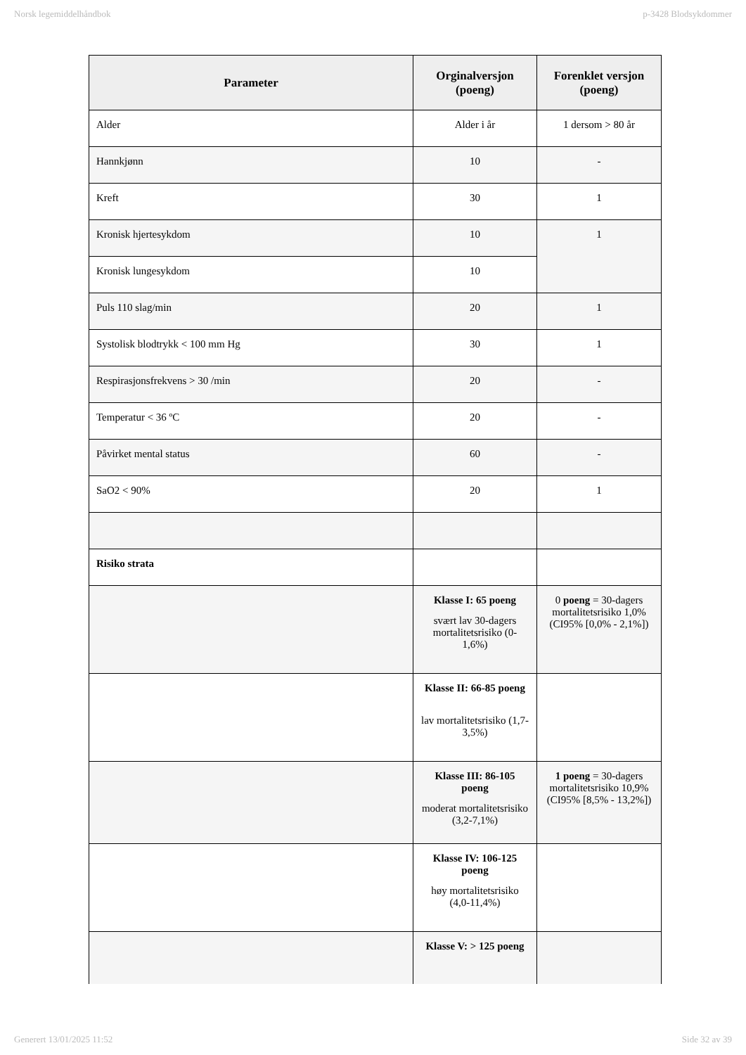Norsk legemiddelhåndbok p-3428 Blodsykdommer
| Parameter | Orginalversjon (poeng) | Forenklet versjon (poeng) |
| --- | --- | --- |
| Alder | Alder i år | 1 dersom > 80 år |
| Hannkjønn | 10 | - |
| Kreft | 30 | 1 |
| Kronisk hjertesykdom | 10 | 1 |
| Kronisk lungesykdom | 10 | |
| Puls 110 slag/min | 20 | 1 |
| Systolisk blodtrykk < 100 mm Hg | 30 | 1 |
| Respirasjonsfrekvens > 30 /min | 20 | - |
| Temperatur < 36 ºC | 20 | - |
| Påvirket mental status | 60 | - |
| SaO2 < 90% | 20 | 1 |
| Risiko strata | | |
| | Klasse I: 65 poeng svært lav 30-dagers mortalitetsrisiko (0-1,6%) | 0 poeng = 30-dagers mortalitetsrisiko 1,0% (CI95% [0,0% - 2,1%]) |
| | Klasse II: 66-85 poeng lav mortalitetsrisiko (1,7-3,5%) | |
| | Klasse III: 86-105 poeng moderat mortalitetsrisiko (3,2-7,1%) | 1 poeng = 30-dagers mortalitetsrisiko 10,9% (CI95% [8,5% - 13,2%]) |
| | Klasse IV: 106-125 poeng høy mortalitetsrisiko (4,0-11,4%) | |
| | Klasse V: > 125 poeng | |
Generert 13/01/2025 11:52 Side 32 av 39